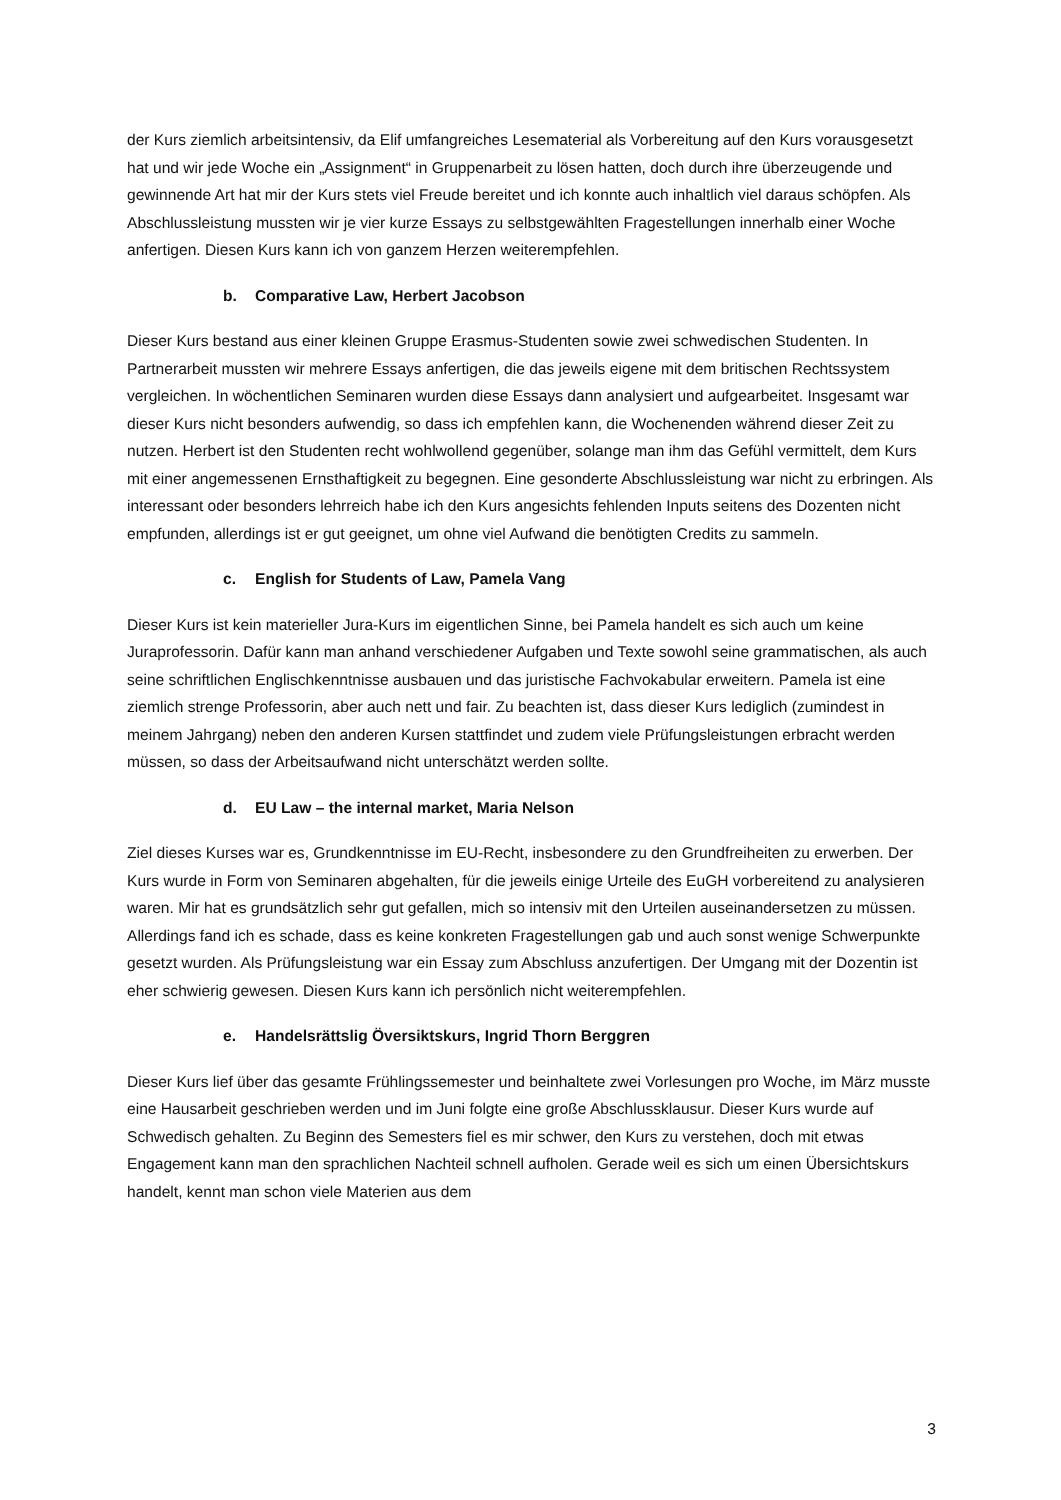der Kurs ziemlich arbeitsintensiv, da Elif umfangreiches Lesematerial als Vorbereitung auf den Kurs vorausgesetzt hat und wir jede Woche ein „Assignment“ in Gruppenarbeit zu lösen hatten, doch durch ihre überzeugende und gewinnende Art hat mir der Kurs stets viel Freude bereitet und ich konnte auch inhaltlich viel daraus schöpfen. Als Abschlussleistung mussten wir je vier kurze Essays zu selbstgewählten Fragestellungen innerhalb einer Woche anfertigen. Diesen Kurs kann ich von ganzem Herzen weiterempfehlen.
b. Comparative Law, Herbert Jacobson
Dieser Kurs bestand aus einer kleinen Gruppe Erasmus-Studenten sowie zwei schwedischen Studenten. In Partnerarbeit mussten wir mehrere Essays anfertigen, die das jeweils eigene mit dem britischen Rechtssystem vergleichen. In wöchentlichen Seminaren wurden diese Essays dann analysiert und aufgearbeitet. Insgesamt war dieser Kurs nicht besonders aufwendig, so dass ich empfehlen kann, die Wochenenden während dieser Zeit zu nutzen. Herbert ist den Studenten recht wohlwollend gegenüber, solange man ihm das Gefühl vermittelt, dem Kurs mit einer angemessenen Ernsthaftigkeit zu begegnen. Eine gesonderte Abschlussleistung war nicht zu erbringen. Als interessant oder besonders lehrreich habe ich den Kurs angesichts fehlenden Inputs seitens des Dozenten nicht empfunden, allerdings ist er gut geeignet, um ohne viel Aufwand die benötigten Credits zu sammeln.
c. English for Students of Law, Pamela Vang
Dieser Kurs ist kein materieller Jura-Kurs im eigentlichen Sinne, bei Pamela handelt es sich auch um keine Juraprofessorin. Dafür kann man anhand verschiedener Aufgaben und Texte sowohl seine grammatischen, als auch seine schriftlichen Englischkenntnisse ausbauen und das juristische Fachvokabular erweitern. Pamela ist eine ziemlich strenge Professorin, aber auch nett und fair. Zu beachten ist, dass dieser Kurs lediglich (zumindest in meinem Jahrgang) neben den anderen Kursen stattfindet und zudem viele Prüfungsleistungen erbracht werden müssen, so dass der Arbeitsaufwand nicht unterschätzt werden sollte.
d. EU Law – the internal market, Maria Nelson
Ziel dieses Kurses war es, Grundkenntnisse im EU-Recht, insbesondere zu den Grundfreiheiten zu erwerben. Der Kurs wurde in Form von Seminaren abgehalten, für die jeweils einige Urteile des EuGH vorbereitend zu analysieren waren. Mir hat es grundsätzlich sehr gut gefallen, mich so intensiv mit den Urteilen auseinandersetzen zu müssen. Allerdings fand ich es schade, dass es keine konkreten Fragestellungen gab und auch sonst wenige Schwerpunkte gesetzt wurden. Als Prüfungsleistung war ein Essay zum Abschluss anzufertigen. Der Umgang mit der Dozentin ist eher schwierig gewesen. Diesen Kurs kann ich persönlich nicht weiterempfehlen.
e. Handelsrättslig Översiktskurs, Ingrid Thorn Berggren
Dieser Kurs lief über das gesamte Frühlingssemester und beinhaltete zwei Vorlesungen pro Woche, im März musste eine Hausarbeit geschrieben werden und im Juni folgte eine große Abschlussklausur. Dieser Kurs wurde auf Schwedisch gehalten. Zu Beginn des Semesters fiel es mir schwer, den Kurs zu verstehen, doch mit etwas Engagement kann man den sprachlichen Nachteil schnell aufholen. Gerade weil es sich um einen Übersichtskurs handelt, kennt man schon viele Materien aus dem
3